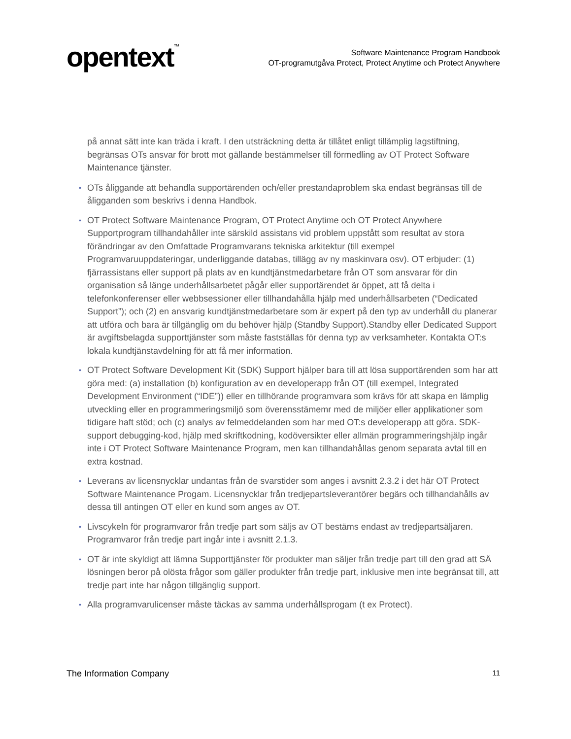opentext<sup>™</sup>
Software Maintenance Program Handbook
OT-programutgåva Protect, Protect Anytime och Protect Anywhere
på annat sätt inte kan träda i kraft. I den utsträckning detta är tillåtet enligt tillämplig lagstiftning, begränsas OTs ansvar för brott mot gällande bestämmelser till förmedling av OT Protect Software Maintenance tjänster.
• OTs åliggande att behandla supportärenden och/eller prestandaproblem ska endast begränsas till de åligganden som beskrivs i denna Handbok.
• OT Protect Software Maintenance Program, OT Protect Anytime och OT Protect Anywhere Supportprogram tillhandahåller inte särskild assistans vid problem uppstått som resultat av stora förändringar av den Omfattade Programvarans tekniska arkitektur (till exempel Programvaruuppdateringar, underliggande databas, tillägg av ny maskinvara osv). OT erbjuder: (1) fjärrassistans eller support på plats av en kundtjänstmedarbetare från OT som ansvarar för din organisation så länge underhållsarbetet pågår eller supportärendet är öppet, att få delta i telefonkonferenser eller webbsessioner eller tillhandahålla hjälp med underhållsarbeten (“Dedicated Support”); och (2) en ansvarig kundtjänstmedarbetare som är expert på den typ av underhåll du planerar att utföra och bara är tillgänglig om du behöver hjälp (Standby Support).Standby eller Dedicated Support är avgiftsbelagda supporttjänster som måste fastställas för denna typ av verksamheter. Kontakta OT:s lokala kundtjänstavdelning för att få mer information.
• OT Protect Software Development Kit (SDK) Support hjälper bara till att lösa supportärenden som har att göra med: (a) installation (b) konfiguration av en developerapp från OT (till exempel, Integrated Development Environment (“IDE”)) eller en tillhörande programvara som krävs för att skapa en lämplig utveckling eller en programmeringsmiljö som överensstämemr med de miljöer eller applikationer som tidigare haft stöd; och (c) analys av felmeddelanden som har med OT:s developerapp att göra. SDK-support debugging-kod, hjälp med skriftkodning, kodöversikter eller allmän programmeringshjälp ingår inte i OT Protect Software Maintenance Program, men kan tillhandahållas genom separata avtal till en extra kostnad.
• Leverans av licensnycklar undantas från de svarstider som anges i avsnitt 2.3.2 i det här OT Protect Software Maintenance Progam. Licensnycklar från tredjepartsleverantörer begärs och tillhandahålls av dessa till antingen OT eller en kund som anges av OT.
• Livscykeln för programvaror från tredje part som säljs av OT bestäms endast av tredjepartsäljaren. Programvaror från tredje part ingår inte i avsnitt 2.1.3.
• OT är inte skyldigt att lämna Supporttjänster för produkter man säljer från tredje part till den grad att SÄ lösningen beror på olösta frågor som gäller produkter från tredje part, inklusive men inte begränsat till, att tredje part inte har någon tillgänglig support.
• Alla programvarulicenser måste täckas av samma underhållsprogam (t ex Protect).
The Information Company 11